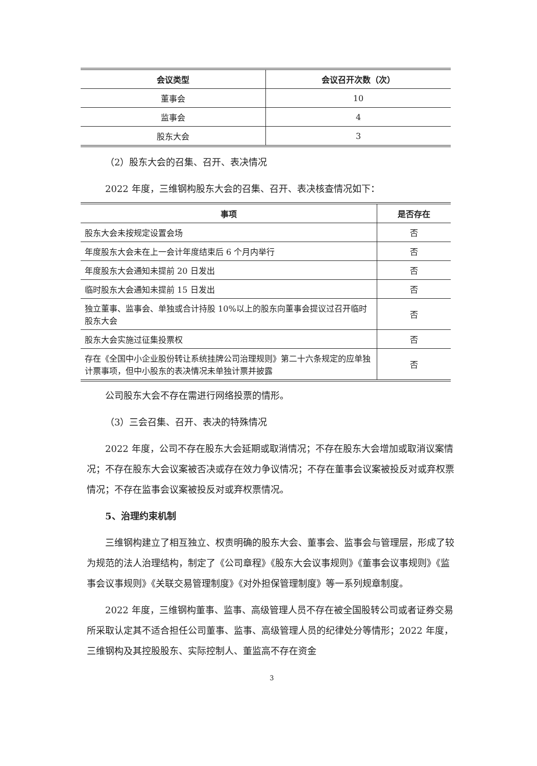| 会议类型 | 会议召开次数（次） |
| --- | --- |
| 董事会 | 10 |
| 监事会 | 4 |
| 股东大会 | 3 |
（2）股东大会的召集、召开、表决情况
2022 年度，三维钢构股东大会的召集、召开、表决核查情况如下：
| 事项 | 是否存在 |
| --- | --- |
| 股东大会未按规定设置会场 | 否 |
| 年度股东大会未在上一会计年度结束后 6 个月内举行 | 否 |
| 年度股东大会通知未提前 20 日发出 | 否 |
| 临时股东大会通知未提前 15 日发出 | 否 |
| 独立董事、监事会、单独或合计持股 10%以上的股东向董事会提议过召开临时股东大会 | 否 |
| 股东大会实施过征集投票权 | 否 |
| 存在《全国中小企业股份转让系统挂牌公司治理规则》第二十六条规定的应单独计票事项，但中小股东的表决情况未单独计票并披露 | 否 |
公司股东大会不存在需进行网络投票的情形。
（3）三会召集、召开、表决的特殊情况
2022 年度，公司不存在股东大会延期或取消情况；不存在股东大会增加或取消议案情况；不存在股东大会议案被否决或存在效力争议情况；不存在董事会议案被投反对或弃权票情况；不存在监事会议案被投反对或弃权票情况。
5、治理约束机制
三维钢构建立了相互独立、权责明确的股东大会、董事会、监事会与管理层，形成了较为规范的法人治理结构，制定了《公司章程》《股东大会议事规则》《董事会议事规则》《监事会议事规则》《关联交易管理制度》《对外担保管理制度》等一系列规章制度。
2022 年度，三维钢构董事、监事、高级管理人员不存在被全国股转公司或者证券交易所采取认定其不适合担任公司董事、监事、高级管理人员的纪律处分等情形；2022 年度，三维钢构及其控股股东、实际控制人、董监高不存在资金
3